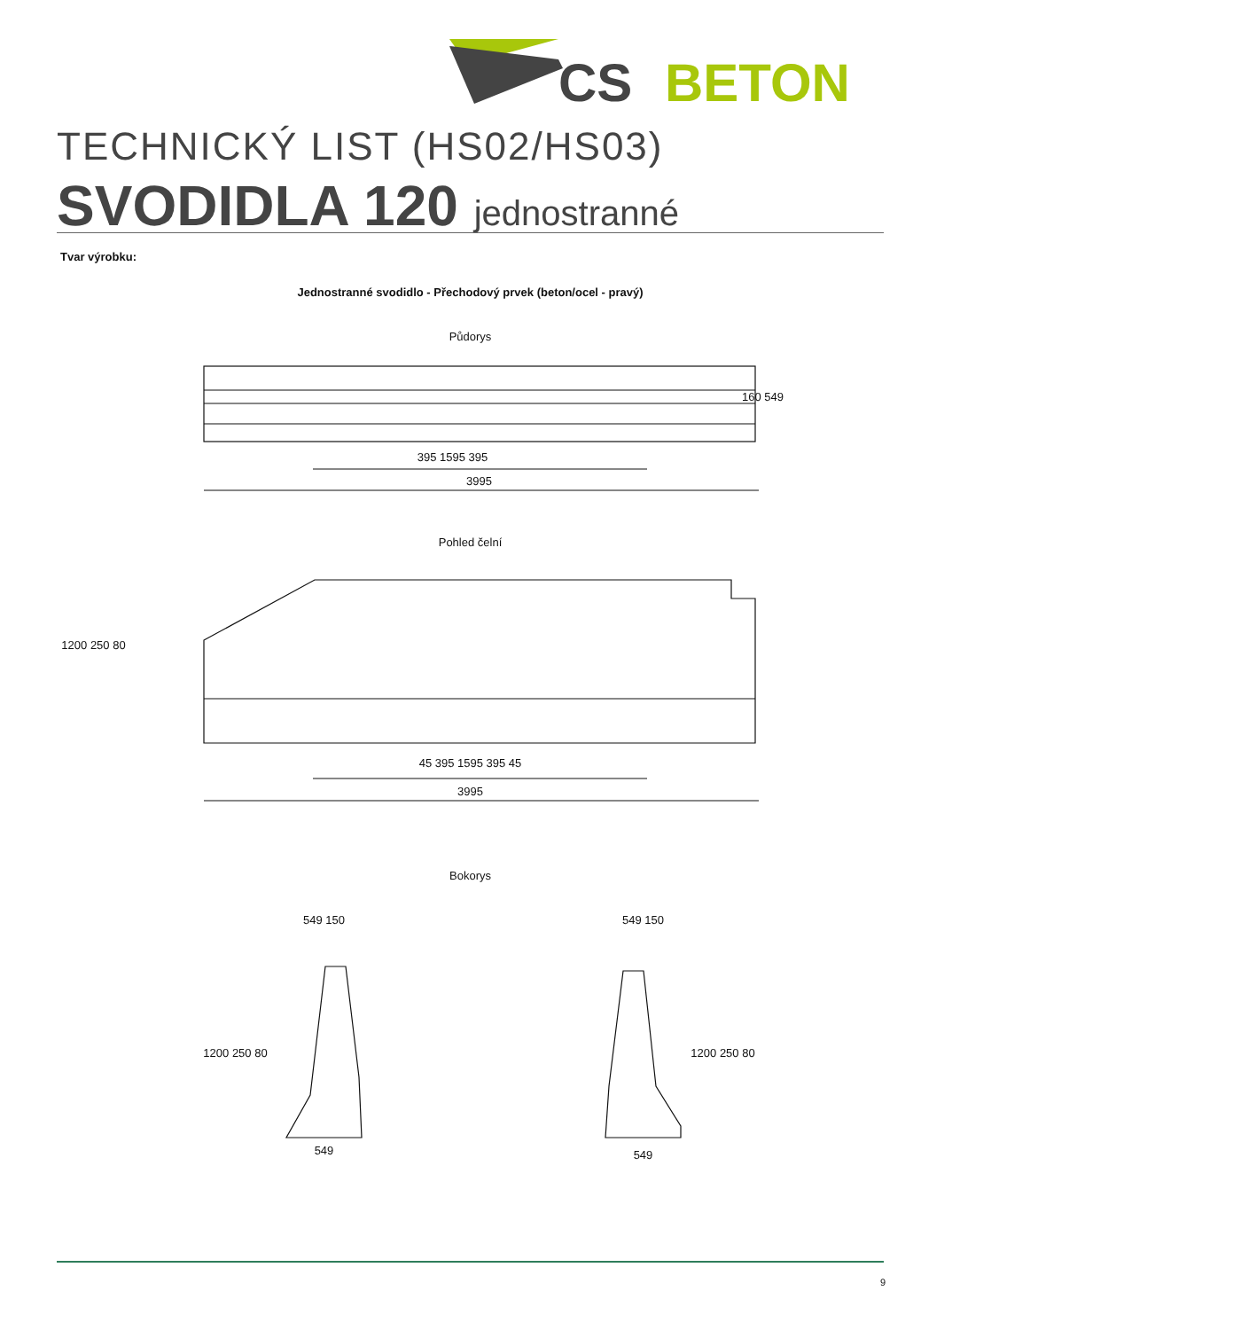CS
BETON
TECHNICKÝ LIST (HS02/HS03)
SVODIDLA 120 jednostranné
Tvar výrobku:
Jednostranné svodidlo - Přechodový prvek (beton/ocel - pravý)
Půdorys
395 1595 395
3995
160 549
Pohled čelní
1200 250 80
45 395 1595 395 45
3995
Bokorys
549 150 549 150
1200 250 80 1200 250 80
549 549
9